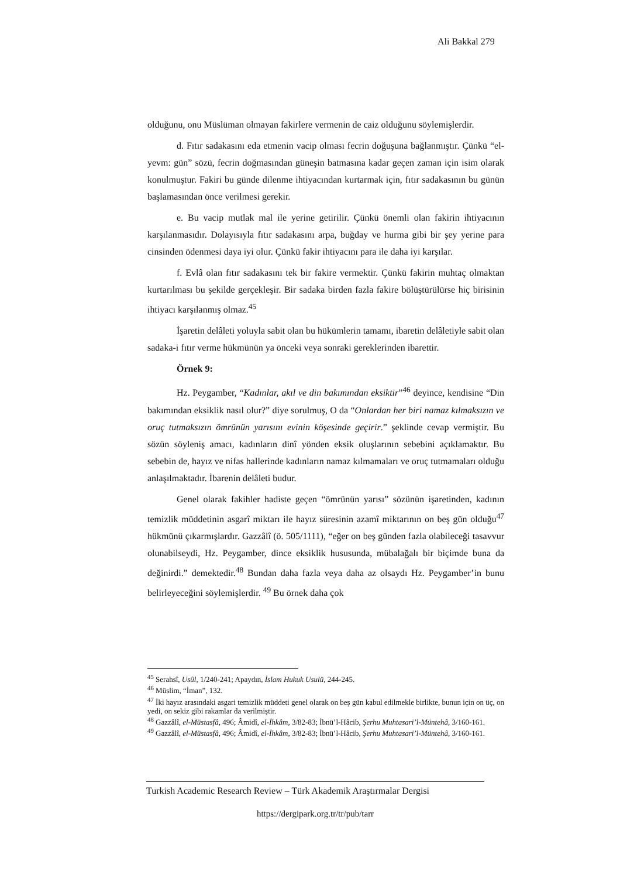Ali Bakkal 279
olduğunu, onu Müslüman olmayan fakirlere vermenin de caiz olduğunu söylemişlerdir.
d. Fıtır sadakasını eda etmenin vacip olması fecrin doğuşuna bağlanmıştır. Çünkü “el-yevm: gün” sözü, fecrin doğmasından güneşin batmasına kadar geçen zaman için isim olarak konulmuştur. Fakiri bu günde dilenme ihtiyacından kurtarmak için, fıtır sadakasının bu günün başlamasından önce verilmesi gerekir.
e. Bu vacip mutlak mal ile yerine getirilir. Çünkü önemli olan fakirin ihtiyacının karşılanmasıdır. Dolayısıyla fıtır sadakasını arpa, buğday ve hurma gibi bir şey yerine para cinsinden ödenmesi daya iyi olur. Çünkü fakir ihtiyacını para ile daha iyi karşılar.
f. Evlâ olan fıtır sadakasını tek bir fakire vermektir. Çünkü fakirin muhtaç olmaktan kurtarılması bu şekilde gerçekleşir. Bir sadaka birden fazla fakire bölüştürülürse hiç birisinin ihtiyacı karşılanmış olmaz.<sup>45</sup>
İşaretin delâleti yoluyla sabit olan bu hükümlerin tamamı, ibaretin delâletiyle sabit olan sadaka-i fıtır verme hükmünün ya önceki veya sonraki gereklerinden ibarettir.
Örnek 9:
Hz. Peygamber, “Kadınlar, akıl ve din bakımından eksiktir”<sup>46</sup> deyince, kendisine “Din bakımından eksiklik nasıl olur?” diye sorulmuş, O da “Onlardan her biri namaz kılmaksızın ve oruç tutmaksızın ömrünün yarısını evinin köşesinde geçirir.” şeklinde cevap vermiştir. Bu sözün söyleniş amacı, kadınların dinî yönden eksik oluşlarının sebebini açıklamaktır. Bu sebebin de, hayız ve nifas hallerinde kadınların namaz kılmamaları ve oruç tutmamaları olduğu anlaşılmaktadır. İbarenin delâleti budur.
Genel olarak fakihler hadiste geçen “ömrünün yarısı” sözünün işaretinden, kadının temizlik müddetinin asgarî miktarı ile hayız süresinin azamî miktarının on beş gün olduğu<sup>47</sup> hükmünü çıkarmışlardır. Gazzâlî (ö. 505/1111), “eğer on beş günden fazla olabileceği tasavvur olunabilseydi, Hz. Peygamber, dince eksiklik hususunda, mübalağalı bir biçimde buna da değinirdi.” demektedir.<sup>48</sup> Bundan daha fazla veya daha az olsaydı Hz. Peygamber’in bunu belirleyeceğini söylemişlerdir. <sup>49</sup> Bu örnek daha çok
<sup>45</sup> Serahsî, Usûl, 1/240-241; Apaydın, İslam Hukuk Usulü, 244-245.
<sup>46</sup> Müslim, “İman”, 132.
<sup>47</sup> İki hayız arasındaki asgari temizlik müddeti genel olarak on beş gün kabul edilmekle birlikte, bunun için on üç, on yedi, on sekiz gibi rakamlar da verilmiştir.
<sup>48</sup> Gazzâlî, el-Müstasfâ, 496; Âmidî, el-İhkâm, 3/82-83; İbnü’l-Hâcib, Şerhu Muhtasari’l-Müntehâ, 3/160-161.
<sup>49</sup> Gazzâlî, el-Müstasfâ, 496; Âmidî, el-İhkâm, 3/82-83; İbnü’l-Hâcib, Şerhu Muhtasari’l-Müntehâ, 3/160-161.
Turkish Academic Research Review – Türk Akademik Araştırmalar Dergisi
https://dergipark.org.tr/tr/pub/tarr